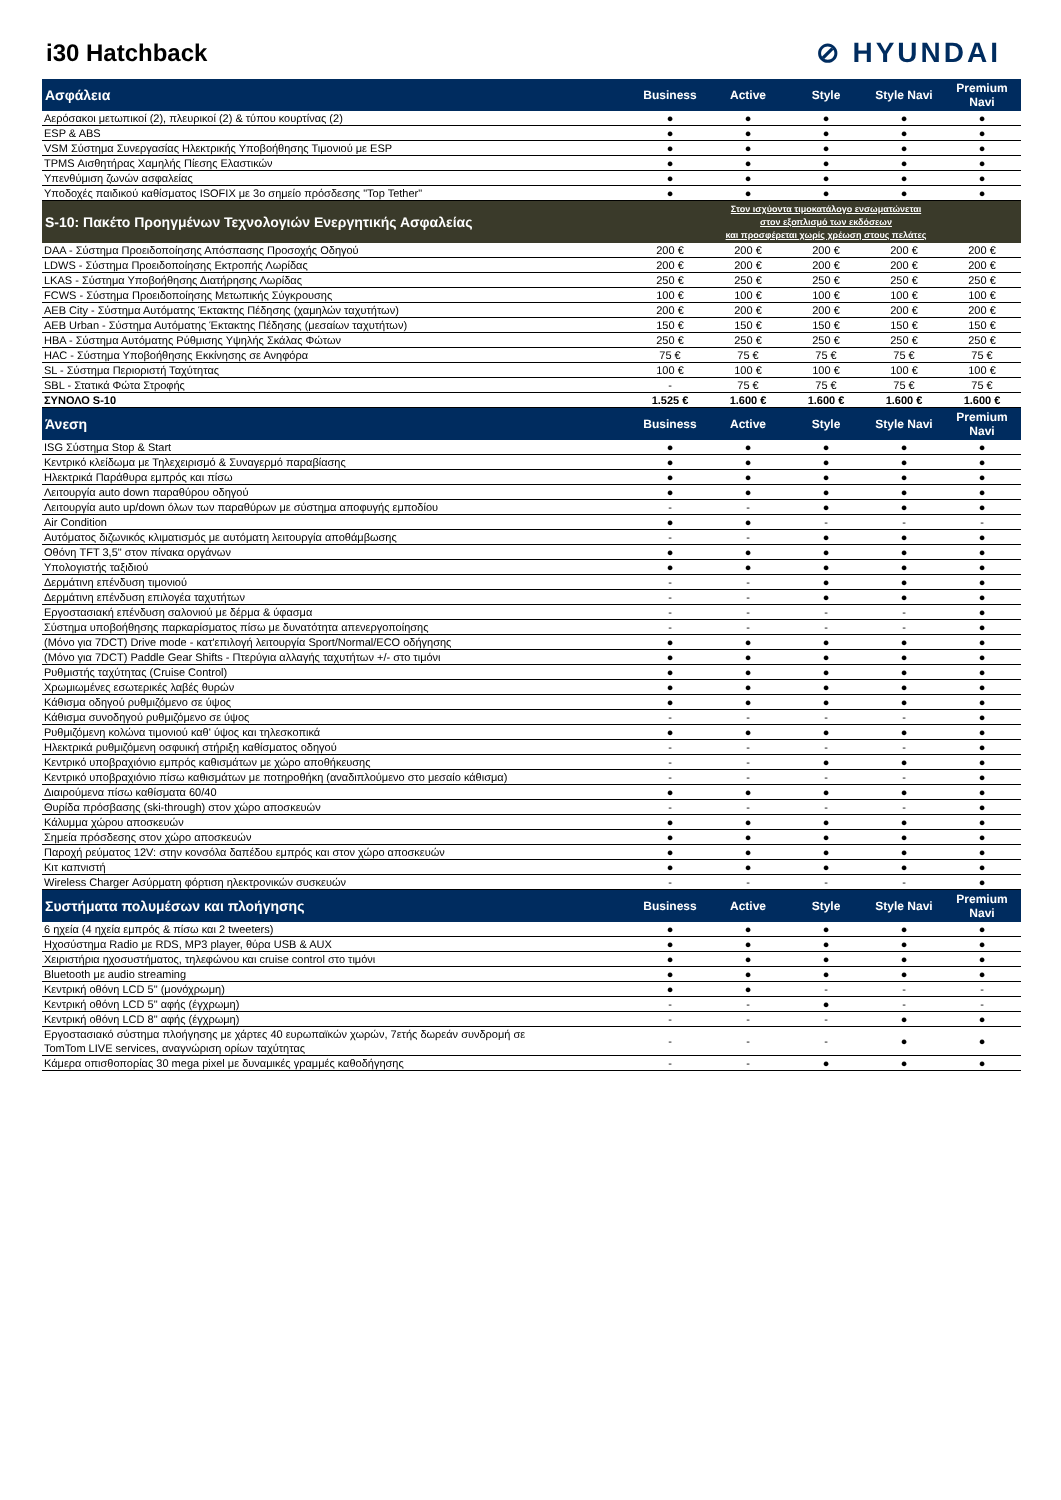i30 Hatchback
⊘ HYUNDAI
| Ασφάλεια | Business | Active | Style | Style Navi | Premium Navi |
| --- | --- | --- | --- | --- | --- |
| Αερόσακοι μετωπικοί (2), πλευρικοί (2) & τύπου κουρτίνας (2) | ● | ● | ● | ● | ● |
| ESP & ABS | ● | ● | ● | ● | ● |
| VSM Σύστημα Συνεργασίας Ηλεκτρικής Υποβοήθησης Τιμονιού με ESP | ● | ● | ● | ● | ● |
| TPMS Αισθητήρας Χαμηλής Πίεσης Ελαστικών | ● | ● | ● | ● | ● |
| Υπενθύμιση ζωνών ασφαλείας | ● | ● | ● | ● | ● |
| Υποδοχές παιδικού καθίσματος ISOFIX με 3ο σημείο πρόσδεσης "Top Tether" | ● | ● | ● | ● | ● |
| S-10: Πακέτο Προηγμένων Τεχνολογιών Ενεργητικής Ασφαλείας | Στον ισχύοντα τιμοκατάλογο ενσωματώνεται στον εξοπλισμό των εκδόσεων και προσφέρεται χωρίς χρέωση στους πελάτες | | | | |
| DAA - Σύστημα Προειδοποίησης Απόσπασης Προσοχής Οδηγού | 200 € | 200 € | 200 € | 200 € | 200 € |
| LDWS - Σύστημα Προειδοποίησης Εκτροπής Λωρίδας | 200 € | 200 € | 200 € | 200 € | 200 € |
| LKAS - Σύστημα Υποβοήθησης Διατήρησης Λωρίδας | 250 € | 250 € | 250 € | 250 € | 250 € |
| FCWS - Σύστημα Προειδοποίησης Μετωπικής Σύγκρουσης | 100 € | 100 € | 100 € | 100 € | 100 € |
| AEB City - Σύστημα Αυτόματης Έκτακτης Πέδησης (χαμηλών ταχυτήτων) | 200 € | 200 € | 200 € | 200 € | 200 € |
| AEB Urban - Σύστημα Αυτόματης Έκτακτης Πέδησης (μεσαίων ταχυτήτων) | 150 € | 150 € | 150 € | 150 € | 150 € |
| HBA - Σύστημα Αυτόματης Ρύθμισης Υψηλής Σκάλας Φώτων | 250 € | 250 € | 250 € | 250 € | 250 € |
| HAC - Σύστημα Υποβοήθησης Εκκίνησης σε Ανηφόρα | 75 € | 75 € | 75 € | 75 € | 75 € |
| SL - Σύστημα Περιοριστή Ταχύτητας | 100 € | 100 € | 100 € | 100 € | 100 € |
| SBL - Στατικά Φώτα Στροφής | - | 75 € | 75 € | 75 € | 75 € |
| ΣΥΝΟΛΟ S-10 | 1.525 € | 1.600 € | 1.600 € | 1.600 € | 1.600 € |
| Άνεση | Business | Active | Style | Style Navi | Premium Navi |
| ISG Σύστημα Stop & Start | ● | ● | ● | ● | ● |
| Κεντρικό κλείδωμα με Τηλεχειρισμό & Συναγερμό παραβίασης | ● | ● | ● | ● | ● |
| Ηλεκτρικά Παράθυρα εμπρός και πίσω | ● | ● | ● | ● | ● |
| Λειτουργία auto down παραθύρου οδηγού | ● | ● | ● | ● | ● |
| Λειτουργία auto up/down όλων των παραθύρων με σύστημα αποφυγής εμποδίου | - | - | ● | ● | ● |
| Air Condition | ● | ● | - | - | - |
| Αυτόματος διζωνικός κλιματισμός με αυτόματη λειτουργία αποθάμβωσης | - | - | ● | ● | ● |
| Οθόνη TFT 3,5" στον πίνακα οργάνων | ● | ● | ● | ● | ● |
| Υπολογιστής ταξιδιού | ● | ● | ● | ● | ● |
| Δερμάτινη επένδυση τιμονιού | - | - | ● | ● | ● |
| Δερμάτινη επένδυση επιλογέα ταχυτήτων | - | - | ● | ● | ● |
| Εργοστασιακή επένδυση σαλονιού με δέρμα & ύφασμα | - | - | - | - | ● |
| Σύστημα υποβοήθησης παρκαρίσματος πίσω με δυνατότητα απενεργοποίησης | - | - | - | - | ● |
| (Μόνο για 7DCT) Drive mode - κατ'επιλογή λειτουργία Sport/Normal/ECO οδήγησης | ● | ● | ● | ● | ● |
| (Μόνο για 7DCT) Paddle Gear Shifts - Πτερύγια αλλαγής ταχυτήτων +/- στο τιμόνι | ● | ● | ● | ● | ● |
| Ρυθμιστής ταχύτητας (Cruise Control) | ● | ● | ● | ● | ● |
| Χρωμιωμένες εσωτερικές λαβές θυρών | ● | ● | ● | ● | ● |
| Κάθισμα οδηγού ρυθμιζόμενο σε ύψος | ● | ● | ● | ● | ● |
| Κάθισμα συνοδηγού ρυθμιζόμενο σε ύψος | - | - | - | - | ● |
| Ρυθμιζόμενη κολώνα τιμονιού καθ' ύψος και τηλεσκοπικά | ● | ● | ● | ● | ● |
| Ηλεκτρικά ρυθμιζόμενη οσφυική στήριξη καθίσματος οδηγού | - | - | - | - | ● |
| Κεντρικό υποβραχιόνιο εμπρός καθισμάτων με χώρο αποθήκευσης | - | - | ● | ● | ● |
| Κεντρικό υποβραχιόνιο πίσω καθισμάτων με ποτηροθήκη (αναδιπλούμενο στο μεσαίο κάθισμα) | - | - | - | - | ● |
| Διαιρούμενα πίσω καθίσματα 60/40 | ● | ● | ● | ● | ● |
| Θυρίδα πρόσβασης (ski-through) στον χώρο αποσκευών | - | - | - | - | ● |
| Κάλυμμα χώρου αποσκευών | ● | ● | ● | ● | ● |
| Σημεία πρόσδεσης στον χώρο αποσκευών | ● | ● | ● | ● | ● |
| Παροχή ρεύματος 12V: στην κονσόλα δαπέδου εμπρός και στον χώρο αποσκευών | ● | ● | ● | ● | ● |
| Κιτ καπνιστή | ● | ● | ● | ● | ● |
| Wireless Charger Ασύρματη φόρτιση ηλεκτρονικών συσκευών | - | - | - | - | ● |
| Συστήματα πολυμέσων και πλοήγησης | Business | Active | Style | Style Navi | Premium Navi |
| 6 ηχεία (4 ηχεία εμπρός & πίσω και 2 tweeters) | ● | ● | ● | ● | ● |
| Ηχοσύστημα Radio με RDS, MP3 player, θύρα USB & AUX | ● | ● | ● | ● | ● |
| Χειριστήρια ηχοσυστήματος, τηλεφώνου και cruise control στο τιμόνι | ● | ● | ● | ● | ● |
| Bluetooth με audio streaming | ● | ● | ● | ● | ● |
| Κεντρική οθόνη LCD 5" (μονόχρωμη) | ● | ● | - | - | - |
| Κεντρική οθόνη LCD 5" αφής (έγχρωμη) | - | - | ● | - | - |
| Κεντρική οθόνη LCD 8" αφής (έγχρωμη) | - | - | - | ● | ● |
| Εργοστασιακό σύστημα πλοήγησης με χάρτες 40 ευρωπαϊκών χωρών, 7ετής δωρεάν συνδρομή σε TomTom LIVE services, αναγνώριση ορίων ταχύτητας | - | - | - | ● | ● |
| Κάμερα οπισθοπορίας 30 mega pixel με δυναμικές γραμμές καθοδήγησης | - | - | ● | ● | ● |